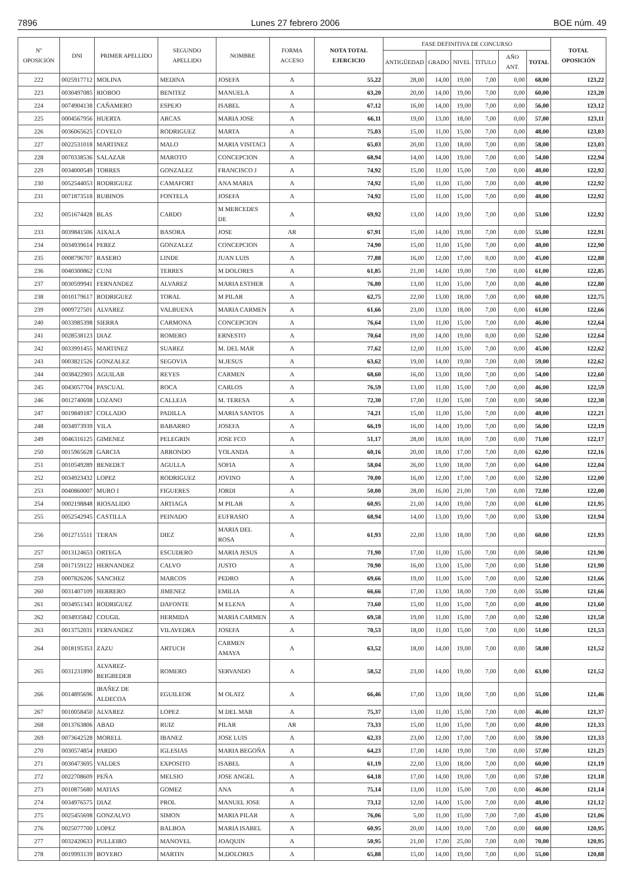7896 Lunes 27 febrero 2006 BOE núm. 49
| Nº OPOSICIÓN | DNI | PRIMER APELLIDO | SEGUNDO APELLIDO | NOMBRE | FORMA ACCESO | NOTA TOTAL EJERCICIO | FASE DEFINITIVA DE CONCURSO | | | | | | TOTAL OPOSICIÓN |
| --- | --- | --- | --- | --- | --- | --- | --- | --- | --- | --- | --- | --- | --- |
| | | | | | | | ANTIGÜEDAD | GRADO | NIVEL | TITULO | AÑO ANT. | TOTAL | |
| 222 | 0025917712 | MOLINA | MEDINA | JOSEFA | A | 55,22 | 28,00 | 14,00 | 19,00 | 7,00 | 0,00 | 68,00 | 123,22 |
| 223 | 0030497085 | RIOBOO | BENITEZ | MANUELA | A | 63,20 | 20,00 | 14,00 | 19,00 | 7,00 | 0,00 | 60,00 | 123,20 |
| 224 | 0074904138 | CAÑAMERO | ESPEJO | ISABEL | A | 67,12 | 16,00 | 14,00 | 19,00 | 7,00 | 0,00 | 56,00 | 123,12 |
| 225 | 0004567956 | HUERTA | ARCAS | MARIA JOSE | A | 66,11 | 19,00 | 13,00 | 18,00 | 7,00 | 0,00 | 57,00 | 123,11 |
| 226 | 0036065625 | COVELO | RODRIGUEZ | MARTA | A | 75,03 | 15,00 | 11,00 | 15,00 | 7,00 | 0,00 | 48,00 | 123,03 |
| 227 | 0022531018 | MARTINEZ | MALO | MARIA VISITACI | A | 65,03 | 20,00 | 13,00 | 18,00 | 7,00 | 0,00 | 58,00 | 123,03 |
| 228 | 0070338536 | SALAZAR | MAROTO | CONCEPCION | A | 68,94 | 14,00 | 14,00 | 19,00 | 7,00 | 0,00 | 54,00 | 122,94 |
| 229 | 0034000549 | TORRES | GONZALEZ | FRANCISCO J | A | 74,92 | 15,00 | 11,00 | 15,00 | 7,00 | 0,00 | 48,00 | 122,92 |
| 230 | 0052544053 | RODRIGUEZ | CAMAFORT | ANA MARIA | A | 74,92 | 15,00 | 11,00 | 15,00 | 7,00 | 0,00 | 48,00 | 122,92 |
| 231 | 0071873518 | RUBINOS | FONTELA | JOSEFA | A | 74,92 | 15,00 | 11,00 | 15,00 | 7,00 | 0,00 | 48,00 | 122,92 |
| 232 | 0051674428 | BLAS | CARDO | M MERCEDES DE | A | 69,92 | 13,00 | 14,00 | 19,00 | 7,00 | 0,00 | 53,00 | 122,92 |
| 233 | 0039841506 | AIXALA | BASORA | JOSE | AR | 67,91 | 15,00 | 14,00 | 19,00 | 7,00 | 0,00 | 55,00 | 122,91 |
| 234 | 0034939614 | PEREZ | GONZALEZ | CONCEPCION | A | 74,90 | 15,00 | 11,00 | 15,00 | 7,00 | 0,00 | 48,00 | 122,90 |
| 235 | 0008796707 | RASERO | LINDE | JUAN LUIS | A | 77,88 | 16,00 | 12,00 | 17,00 | 0,00 | 0,00 | 45,00 | 122,88 |
| 236 | 0040300862 | CUNI | TERRES | M DOLORES | A | 61,85 | 21,00 | 14,00 | 19,00 | 7,00 | 0,00 | 61,00 | 122,85 |
| 237 | 0030599941 | FERNANDEZ | ALVAREZ | MARIA ESTHER | A | 76,80 | 13,00 | 11,00 | 15,00 | 7,00 | 0,00 | 46,00 | 122,80 |
| 238 | 0010179617 | RODRIGUEZ | TORAL | M PILAR | A | 62,75 | 22,00 | 13,00 | 18,00 | 7,00 | 0,00 | 60,00 | 122,75 |
| 239 | 0009727501 | ALVAREZ | VALBUENA | MARIA CARMEN | A | 61,66 | 23,00 | 13,00 | 18,00 | 7,00 | 0,00 | 61,00 | 122,66 |
| 240 | 0033985398 | SIERRA | CARMONA | CONCEPCION | A | 76,64 | 13,00 | 11,00 | 15,00 | 7,00 | 0,00 | 46,00 | 122,64 |
| 241 | 0028538123 | DIAZ | ROMERO | ERNESTO | A | 70,64 | 19,00 | 14,00 | 19,00 | 0,00 | 0,00 | 52,00 | 122,64 |
| 242 | 0033991455 | MARTINEZ | SUAREZ | M. DEL MAR | A | 77,62 | 12,00 | 11,00 | 15,00 | 7,00 | 0,00 | 45,00 | 122,62 |
| 243 | 0003821526 | GONZALEZ | SEGOVIA | M.JESUS | A | 63,62 | 19,00 | 14,00 | 19,00 | 7,00 | 0,00 | 59,00 | 122,62 |
| 244 | 0038422903 | AGUILAR | REYES | CARMEN | A | 68,60 | 16,00 | 13,00 | 18,00 | 7,00 | 0,00 | 54,00 | 122,60 |
| 245 | 0043057704 | PASCUAL | ROCA | CARLOS | A | 76,59 | 13,00 | 11,00 | 15,00 | 7,00 | 0,00 | 46,00 | 122,59 |
| 246 | 0012740698 | LOZANO | CALLEJA | M. TERESA | A | 72,30 | 17,00 | 11,00 | 15,00 | 7,00 | 0,00 | 50,00 | 122,30 |
| 247 | 0019849187 | COLLADO | PADILLA | MARIA SANTOS | A | 74,21 | 15,00 | 11,00 | 15,00 | 7,00 | 0,00 | 48,00 | 122,21 |
| 248 | 0034973939 | VILA | BABARRO | JOSEFA | A | 66,19 | 16,00 | 14,00 | 19,00 | 7,00 | 0,00 | 56,00 | 122,19 |
| 249 | 0046316125 | GIMENEZ | PELEGRIN | JOSE FCO | A | 51,17 | 28,00 | 18,00 | 18,00 | 7,00 | 0,00 | 71,00 | 122,17 |
| 250 | 0015965628 | GARCIA | ARRONDO | YOLANDA | A | 60,16 | 20,00 | 18,00 | 17,00 | 7,00 | 0,00 | 62,00 | 122,16 |
| 251 | 0010549289 | BENEDET | AGULLA | SOFIA | A | 58,04 | 26,00 | 13,00 | 18,00 | 7,00 | 0,00 | 64,00 | 122,04 |
| 252 | 0034923432 | LOPEZ | RODRIGUEZ | JOVINO | A | 70,00 | 16,00 | 12,00 | 17,00 | 7,00 | 0,00 | 52,00 | 122,00 |
| 253 | 0040860007 | MURO I | FIGUERES | JORDI | A | 50,00 | 28,00 | 16,00 | 21,00 | 7,00 | 0,00 | 72,00 | 122,00 |
| 254 | 0002198848 | RIOSALIDO | ARTIAGA | M PILAR | A | 60,95 | 21,00 | 14,00 | 19,00 | 7,00 | 0,00 | 61,00 | 121,95 |
| 255 | 0052542945 | CASTILLA | PEINADO | EUFRASIO | A | 68,94 | 14,00 | 13,00 | 19,00 | 7,00 | 0,00 | 53,00 | 121,94 |
| 256 | 0012715511 | TERAN | DIEZ | MARIA DEL ROSA | A | 61,93 | 22,00 | 13,00 | 18,00 | 7,00 | 0,00 | 60,00 | 121,93 |
| 257 | 0013124653 | ORTEGA | ESCUDERO | MARIA JESUS | A | 71,90 | 17,00 | 11,00 | 15,00 | 7,00 | 0,00 | 50,00 | 121,90 |
| 258 | 0017159122 | HERNANDEZ | CALVO | JUSTO | A | 70,90 | 16,00 | 13,00 | 15,00 | 7,00 | 0,00 | 51,00 | 121,90 |
| 259 | 0007826206 | SANCHEZ | MARCOS | PEDRO | A | 69,66 | 19,00 | 11,00 | 15,00 | 7,00 | 0,00 | 52,00 | 121,66 |
| 260 | 0031407109 | HERRERO | JIMENEZ | EMILIA | A | 66,66 | 17,00 | 13,00 | 18,00 | 7,00 | 0,00 | 55,00 | 121,66 |
| 261 | 0034951343 | RODRIGUEZ | DAFONTE | M ELENA | A | 73,60 | 15,00 | 11,00 | 15,00 | 7,00 | 0,00 | 48,00 | 121,60 |
| 262 | 0034935842 | COUGIL | HERMIDA | MARIA CARMEN | A | 69,58 | 19,00 | 11,00 | 15,00 | 7,00 | 0,00 | 52,00 | 121,58 |
| 263 | 0013752031 | FERNANDEZ | VILAVEDRA | JOSEFA | A | 70,53 | 18,00 | 11,00 | 15,00 | 7,00 | 0,00 | 51,00 | 121,53 |
| 264 | 0018195353 | ZAZU | ARTUCH | CARMEN AMAYA | A | 63,52 | 18,00 | 14,00 | 19,00 | 7,00 | 0,00 | 58,00 | 121,52 |
| 265 | 0031231890 | ALVAREZ-BEIGBEDER | ROMERO | SERVANDO | A | 58,52 | 23,00 | 14,00 | 19,00 | 7,00 | 0,00 | 63,00 | 121,52 |
| 266 | 0014895696 | IBAÑEZ DE ALDECOA | EGUILEOR | M OLATZ | A | 66,46 | 17,00 | 13,00 | 18,00 | 7,00 | 0,00 | 55,00 | 121,46 |
| 267 | 0010058450 | ALVAREZ | LOPEZ | M DEL MAR | A | 75,37 | 13,00 | 11,00 | 15,00 | 7,00 | 0,00 | 46,00 | 121,37 |
| 268 | 0013763806 | ABAD | RUIZ | PILAR | AR | 73,33 | 15,00 | 11,00 | 15,00 | 7,00 | 0,00 | 48,00 | 121,33 |
| 269 | 0073642528 | MORELL | IBANEZ | JOSE LUIS | A | 62,33 | 23,00 | 12,00 | 17,00 | 7,00 | 0,00 | 59,00 | 121,33 |
| 270 | 0030574854 | PARDO | IGLESIAS | MARIA BEGOÑA | A | 64,23 | 17,00 | 14,00 | 19,00 | 7,00 | 0,00 | 57,00 | 121,23 |
| 271 | 0030473695 | VALDES | EXPOSITO | ISABEL | A | 61,19 | 22,00 | 13,00 | 18,00 | 7,00 | 0,00 | 60,00 | 121,19 |
| 272 | 0022708609 | PEÑA | MELSIO | JOSE ANGEL | A | 64,18 | 17,00 | 14,00 | 19,00 | 7,00 | 0,00 | 57,00 | 121,18 |
| 273 | 0010875680 | MATIAS | GOMEZ | ANA | A | 75,14 | 13,00 | 11,00 | 15,00 | 7,00 | 0,00 | 46,00 | 121,14 |
| 274 | 0034976575 | DIAZ | PROL | MANUEL JOSE | A | 73,12 | 12,00 | 14,00 | 15,00 | 7,00 | 0,00 | 48,00 | 121,12 |
| 275 | 0025455698 | GONZALVO | SIMON | MARIA PILAR | A | 76,06 | 5,00 | 11,00 | 15,00 | 7,00 | 7,00 | 45,00 | 121,06 |
| 276 | 0025077700 | LOPEZ | BALBOA | MARIA ISABEL | A | 60,95 | 20,00 | 14,00 | 19,00 | 7,00 | 0,00 | 60,00 | 120,95 |
| 277 | 0032420633 | PULLEIRO | MANOVEL | JOAQUIN | A | 50,95 | 21,00 | 17,00 | 25,00 | 7,00 | 0,00 | 70,00 | 120,95 |
| 278 | 0019993139 | BOYERO | MARTIN | M.DOLORES | A | 65,88 | 15,00 | 14,00 | 19,00 | 7,00 | 0,00 | 55,00 | 120,88 |